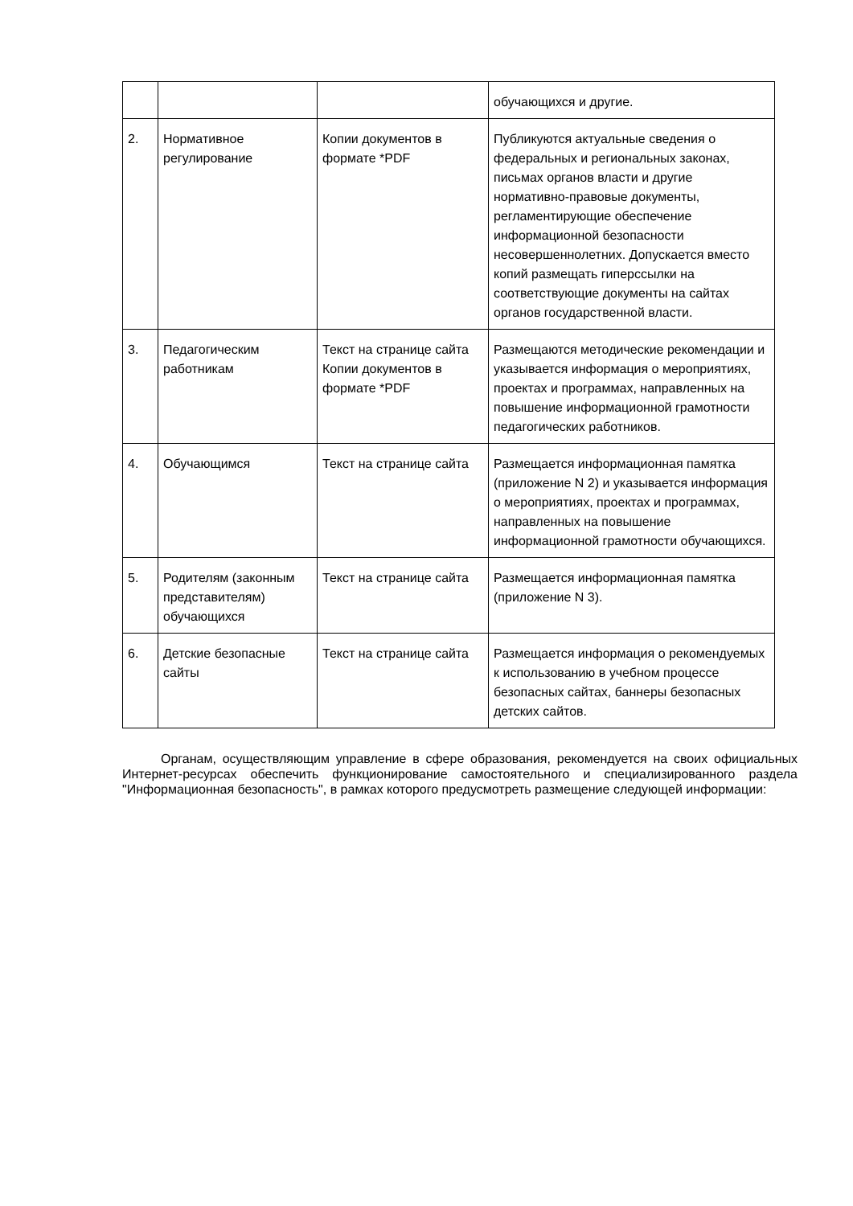| | | | обучающихся и другие. |
| 2. | Нормативное регулирование | Копии документов в формате *PDF | Публикуются актуальные сведения о федеральных и региональных законах, письмах органов власти и другие нормативно-правовые документы, регламентирующие обеспечение информационной безопасности несовершеннолетних. Допускается вместо копий размещать гиперссылки на соответствующие документы на сайтах органов государственной власти. |
| 3. | Педагогическим работникам | Текст на странице сайта Копии документов в формате *PDF | Размещаются методические рекомендации и указывается информация о мероприятиях, проектах и программах, направленных на повышение информационной грамотности педагогических работников. |
| 4. | Обучающимся | Текст на странице сайта | Размещается информационная памятка (приложение N 2) и указывается информация о мероприятиях, проектах и программах, направленных на повышение информационной грамотности обучающихся. |
| 5. | Родителям (законным представителям) обучающихся | Текст на странице сайта | Размещается информационная памятка (приложение N 3). |
| 6. | Детские безопасные сайты | Текст на странице сайта | Размещается информация о рекомендуемых к использованию в учебном процессе безопасных сайтах, баннеры безопасных детских сайтов. |
Органам, осуществляющим управление в сфере образования, рекомендуется на своих официальных Интернет-ресурсах обеспечить функционирование самостоятельного и специализированного раздела "Информационная безопасность", в рамках которого предусмотреть размещение следующей информации: